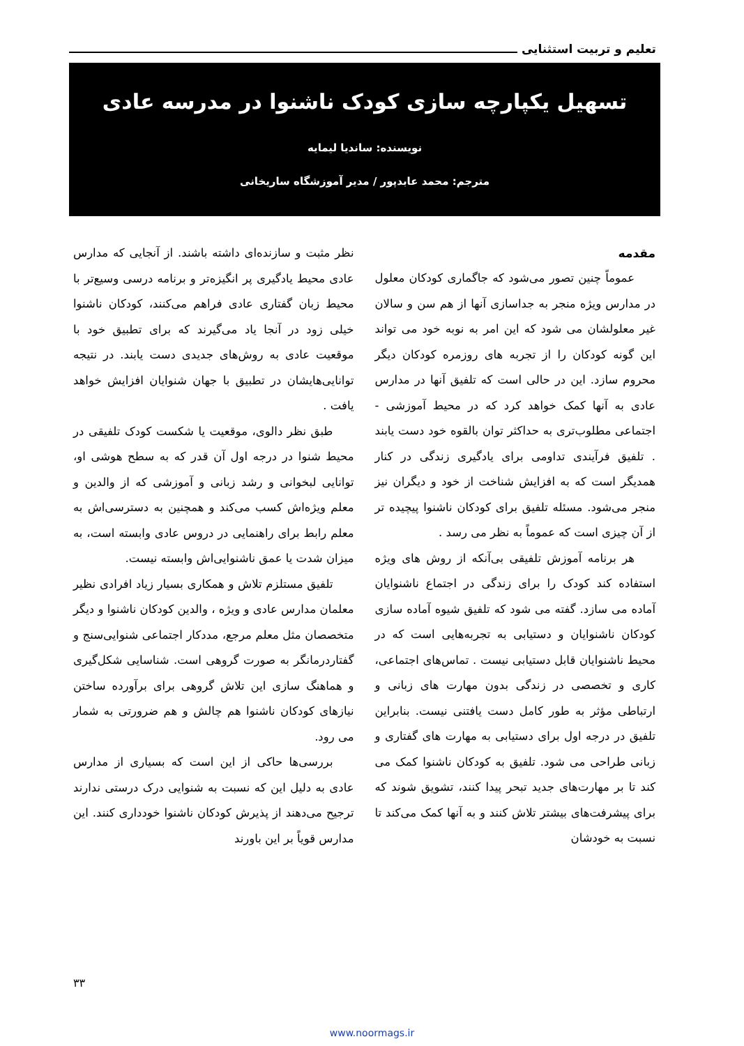تعلیم و تربیت استثنایی
تسهیل یکپارچه سازی کودک ناشنوا در مدرسه عادی
نویسنده: ساندیا لیمایه
مترجم: محمد عابدپور / مدیر آموزشگاه ساریخانی
مقدمه
عموماً چنین تصور می‌شود که جاگماری کودکان معلول در مدارس ویژه منجر به جداسازی آنها از هم سن و سالان غیر معلولشان می شود که این امر به نوبه خود می تواند این گونه کودکان را از تجربه های روزمره کودکان دیگر محروم سازد. این در حالی است که تلفیق آنها در مدارس عادی به آنها کمک خواهد کرد که در محیط آموزشی - اجتماعی مطلوب‌تری به حداکثر توان بالقوه خود دست یابند . تلفیق فرآیندی تداومی برای یادگیری زندگی در کنار همدیگر است که به افزایش شناخت از خود و دیگران نیز منجر می‌شود. مسئله تلفیق برای کودکان ناشنوا پیچیده تر از آن چیزی است که عموماً به نظر می رسد .
هر برنامه آموزش تلفیقی بی‌آنکه از روش های ویژه استفاده کند کودک را برای زندگی در اجتماع ناشنوایان آماده می سازد. گفته می شود که تلفیق شیوه آماده سازی کودکان ناشنوایان و دستیابی به تجربه‌هایی است که در محیط ناشنوایان قابل دستیابی نیست . تماس‌های اجتماعی، کاری و تخصصی در زندگی بدون مهارت های زبانی و ارتباطی مؤثر به طور کامل دست یافتنی نیست. بنابراین تلفیق در درجه اول برای دستیابی به مهارت های گفتاری و زبانی طراحی می شود. تلفیق به کودکان ناشنوا کمک می کند تا بر مهارت‌های جدید تبحر پیدا کنند، تشویق شوند که برای پیشرفت‌های بیشتر تلاش کنند و به آنها کمک می‌کند تا نسبت به خودشان
نظر مثبت و سازنده‌ای داشته باشند. از آنجایی که مدارس عادی محیط یادگیری پر انگیزه‌تر و برنامه درسی وسیع‌تر با محیط زبان گفتاری عادی فراهم می‌کنند، کودکان ناشنوا خیلی زود در آنجا یاد می‌گیرند که برای تطبیق خود با موقعیت عادی به روش‌های جدیدی دست یابند. در نتیجه توانایی‌هایشان در تطبیق با جهان شنوایان افزایش خواهد یافت .
طبق نظر دالوی، موقعیت یا شکست کودک تلفیقی در محیط شنوا در درجه اول آن قدر که به سطح هوشی او، توانایی لبخوانی و رشد زبانی و آموزشی که از والدین و معلم ویژه‌اش کسب می‌کند و همچنین به دسترسی‌اش به معلم رابط برای راهنمایی در دروس عادی وابسته است، به میزان شدت یا عمق ناشنوایی‌اش وابسته نیست.
تلفیق مستلزم تلاش و همکاری بسیار زیاد افرادی نظیر معلمان مدارس عادی و ویژه ، والدین کودکان ناشنوا و دیگر متخصصان مثل معلم مرجع، مددکار اجتماعی شنوایی‌سنج و گفتاردرمانگر به صورت گروهی است. شناسایی شکل‌گیری و هماهنگ سازی این تلاش گروهی برای برآورده ساختن نیازهای کودکان ناشنوا هم چالش و هم ضرورتی به شمار می رود.
بررسی‌ها حاکی از این است که بسیاری از مدارس عادی به دلیل این که نسبت به شنوایی درک درستی ندارند ترجیح می‌دهند از پذیرش کودکان ناشنوا خودداری کنند. این مدارس قویاً بر این باورند
۳۳
www.noormags.ir